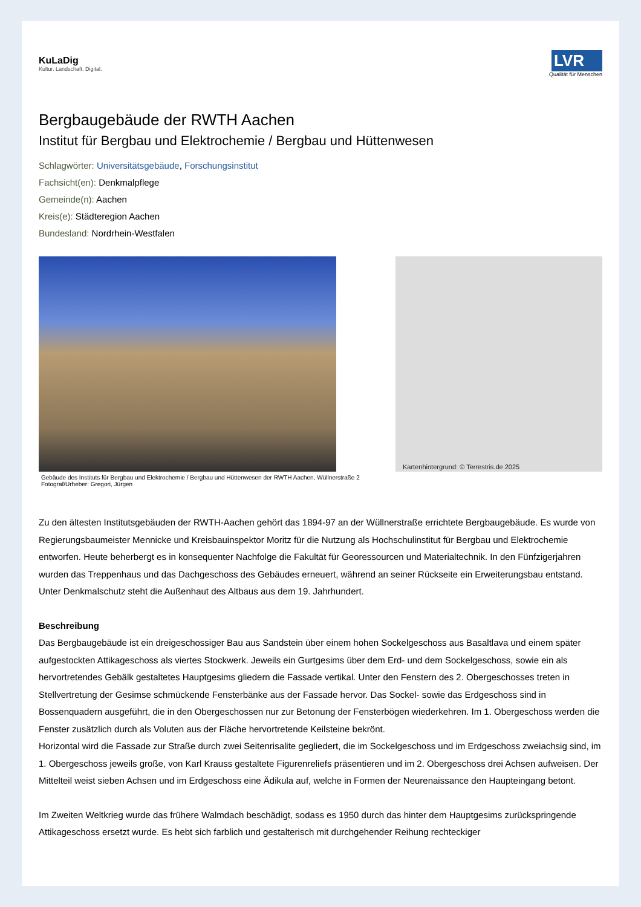KuLaDig
Kultur. Landschaft. Digital.
LVR
Qualität für Menschen
Bergbaugebäude der RWTH Aachen
Institut für Bergbau und Elektrochemie / Bergbau und Hüttenwesen
Schlagwörter: Universitätsgebäude, Forschungsinstitut
Fachsicht(en): Denkmalpflege
Gemeinde(n): Aachen
Kreis(e): Städteregion Aachen
Bundesland: Nordrhein-Westfalen
Gebäude des Instituts für Bergbau und Elektrochemie / Bergbau und Hüttenwesen der RWTH Aachen, Wüllnerstraße 2
Fotograf/Urheber: Gregori, Jürgen
Kartenhintergrund: © Terrestris.de 2025
Zu den ältesten Institutsgebäuden der RWTH-Aachen gehört das 1894-97 an der Wüllnerstraße errichtete Bergbaugebäude. Es wurde von Regierungsbaumeister Mennicke und Kreisbauinspektor Moritz für die Nutzung als Hochschulinstitut für Bergbau und Elektrochemie entworfen. Heute beherbergt es in konsequenter Nachfolge die Fakultät für Georessourcen und Materialtechnik. In den Fünfzigerjahren wurden das Treppenhaus und das Dachgeschoss des Gebäudes erneuert, während an seiner Rückseite ein Erweiterungsbau entstand. Unter Denkmalschutz steht die Außenhaut des Altbaus aus dem 19. Jahrhundert.
Beschreibung
Das Bergbaugebäude ist ein dreigeschossiger Bau aus Sandstein über einem hohen Sockelgeschoss aus Basaltlava und einem später aufgestockten Attikageschoss als viertes Stockwerk. Jeweils ein Gurtgesims über dem Erd- und dem Sockelgeschoss, sowie ein als hervortretendes Gebälk gestaltetes Hauptgesims gliedern die Fassade vertikal. Unter den Fenstern des 2. Obergeschosses treten in Stellvertretung der Gesimse schmückende Fensterbänke aus der Fassade hervor. Das Sockel- sowie das Erdgeschoss sind in Bossenquadern ausgeführt, die in den Obergeschossen nur zur Betonung der Fensterbögen wiederkehren. Im 1. Obergeschoss werden die Fenster zusätzlich durch als Voluten aus der Fläche hervortretende Keilsteine bekrönt.
Horizontal wird die Fassade zur Straße durch zwei Seitenrisalite gegliedert, die im Sockelgeschoss und im Erdgeschoss zweiachsig sind, im 1. Obergeschoss jeweils große, von Karl Krauss gestaltete Figurenreliefs präsentieren und im 2. Obergeschoss drei Achsen aufweisen. Der Mittelteil weist sieben Achsen und im Erdgeschoss eine Ädikula auf, welche in Formen der Neurenaissance den Haupteingang betont.
Im Zweiten Weltkrieg wurde das frühere Walmdach beschädigt, sodass es 1950 durch das hinter dem Hauptgesims zurückspringende Attikageschoss ersetzt wurde. Es hebt sich farblich und gestalterisch mit durchgehender Reihung rechteckiger